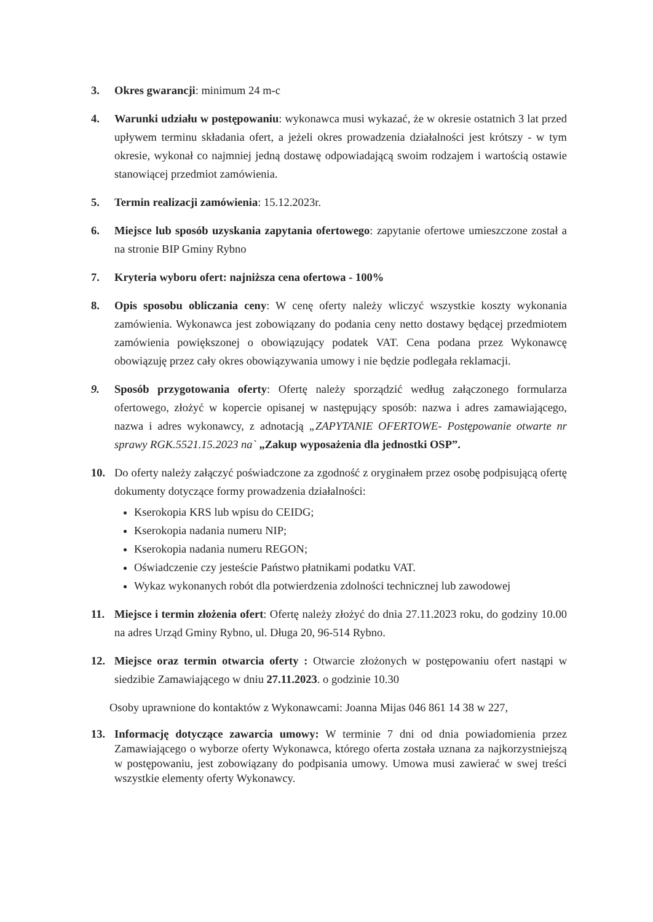3. Okres gwarancji: minimum 24 m-c
4. Warunki udziału w postępowaniu: wykonawca musi wykazać, że w okresie ostatnich 3 lat przed upływem terminu składania ofert, a jeżeli okres prowadzenia działalności jest krótszy - w tym okresie, wykonał co najmniej jedną dostawę odpowiadającą swoim rodzajem i wartością ostawie stanowiącej przedmiot zamówienia.
5. Termin realizacji zamówienia: 15.12.2023r.
6. Miejsce lub sposób uzyskania zapytania ofertowego: zapytanie ofertowe umieszczone został a na stronie BIP Gminy Rybno
7. Kryteria wyboru ofert: najniższa cena ofertowa - 100%
8. Opis sposobu obliczania ceny: W cenę oferty należy wliczyć wszystkie koszty wykonania zamówienia. Wykonawca jest zobowiązany do podania ceny netto dostawy będącej przedmiotem zamówienia powiększonej o obowiązujący podatek VAT. Cena podana przez Wykonawcę obowiązuję przez cały okres obowiązywania umowy i nie będzie podlegała reklamacji.
9. Sposób przygotowania oferty: Ofertę należy sporządzić według załączonego formularza ofertowego, złożyć w kopercie opisanej w następujący sposób: nazwa i adres zamawiającego, nazwa i adres wykonawcy, z adnotacją „ZAPYTANIE OFERTOWE- Postępowanie otwarte nr sprawy RGK.5521.15.2023 na` „Zakup wyposażenia dla jednostki OSP”.
10. Do oferty należy załączyć poświadczone za zgodność z oryginałem przez osobę podpisującą ofertę dokumenty dotyczące formy prowadzenia działalności:
Kserokopia KRS lub wpisu do CEIDG;
Kserokopia nadania numeru NIP;
Kserokopia nadania numeru REGON;
Oświadczenie czy jesteście Państwo płatnikami podatku VAT.
Wykaz wykonanych robót dla potwierdzenia zdolności technicznej lub zawodowej
11. Miejsce i termin złożenia ofert: Ofertę należy złożyć do dnia 27.11.2023 roku, do godziny 10.00 na adres Urząd Gminy Rybno, ul. Długa 20, 96-514 Rybno.
12. Miejsce oraz termin otwarcia oferty : Otwarcie złożonych w postępowaniu ofert nastąpi w siedzibie Zamawiającego w dniu 27.11.2023. o godzinie 10.30
Osoby uprawnione do kontaktów z Wykonawcami: Joanna Mijas 046 861 14 38 w 227,
13. Informację dotyczące zawarcia umowy: W terminie 7 dni od dnia powiadomienia przez Zamawiającego o wyborze oferty Wykonawca, którego oferta została uznana za najkorzystniejszą w postępowaniu, jest zobowiązany do podpisania umowy. Umowa musi zawierać w swej treści wszystkie elementy oferty Wykonawcy.